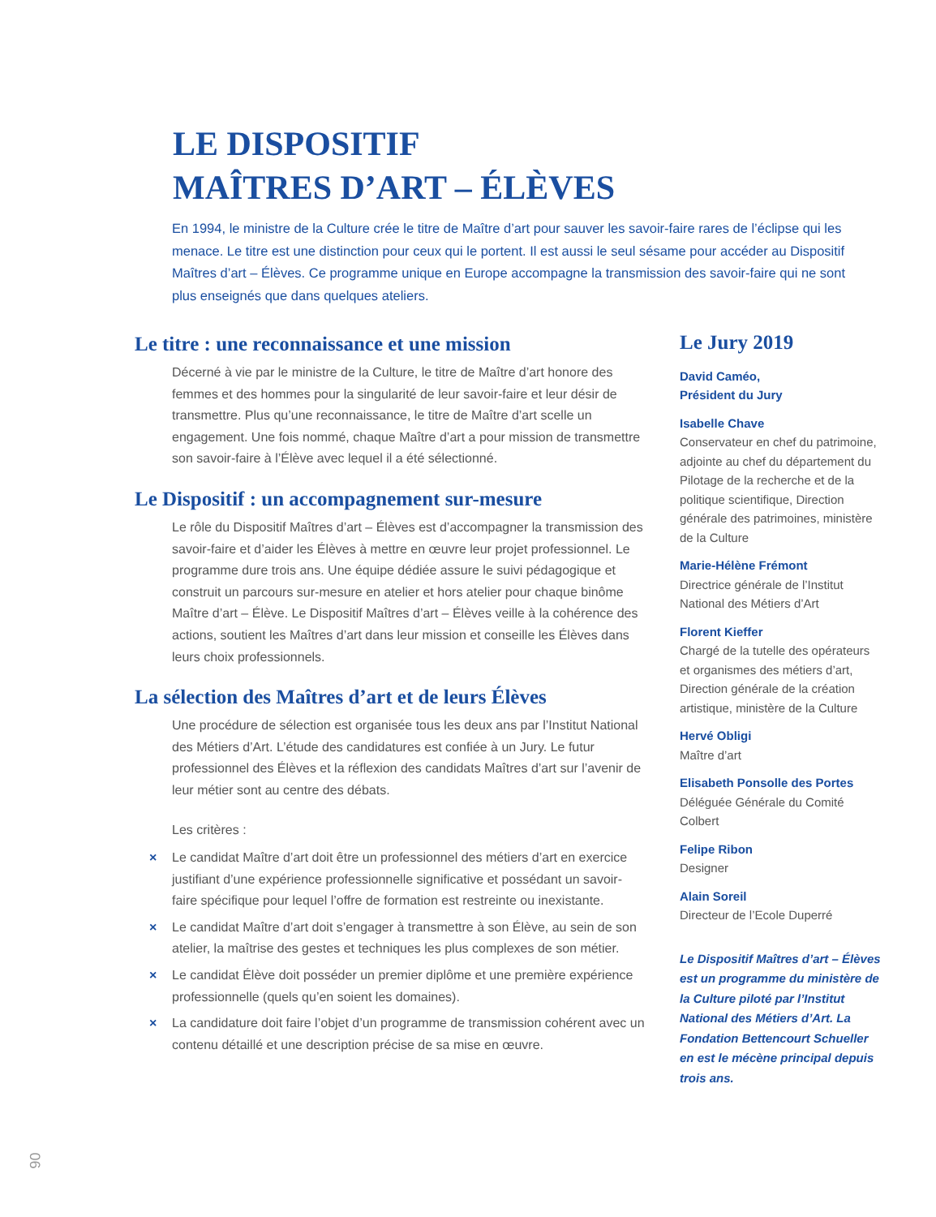LE DISPOSITIF
MAÎTRES D’ART – ÉLÈVES
En 1994, le ministre de la Culture crée le titre de Maître d’art pour sauver les savoir-faire rares de l’éclipse qui les menace. Le titre est une distinction pour ceux qui le portent. Il est aussi le seul sésame pour accéder au Dispositif Maîtres d’art – Élèves. Ce programme unique en Europe accompagne la transmission des savoir-faire qui ne sont plus enseignés que dans quelques ateliers.
Le titre : une reconnaissance et une mission
Décerné à vie par le ministre de la Culture, le titre de Maître d’art honore des femmes et des hommes pour la singularité de leur savoir-faire et leur désir de transmettre. Plus qu’une reconnaissance, le titre de Maître d’art scelle un engagement. Une fois nommé, chaque Maître d’art a pour mission de transmettre son savoir-faire à l’Élève avec lequel il a été sélectionné.
Le Dispositif : un accompagnement sur-mesure
Le rôle du Dispositif Maîtres d’art – Élèves est d’accompagner la transmission des savoir-faire et d’aider les Élèves à mettre en œuvre leur projet professionnel. Le programme dure trois ans. Une équipe dédiée assure le suivi pédagogique et construit un parcours sur-mesure en atelier et hors atelier pour chaque binôme Maître d’art – Élève. Le Dispositif Maîtres d’art – Élèves veille à la cohérence des actions, soutient les Maîtres d’art dans leur mission et conseille les Élèves dans leurs choix professionnels.
La sélection des Maîtres d’art et de leurs Élèves
Une procédure de sélection est organisée tous les deux ans par l’Institut National des Métiers d’Art. L’étude des candidatures est confiée à un Jury. Le futur professionnel des Élèves et la réflexion des candidats Maîtres d’art sur l’avenir de leur métier sont au centre des débats.
Les critères :
× Le candidat Maître d’art doit être un professionnel des métiers d’art en exercice justifiant d’une expérience professionnelle significative et possédant un savoir-faire spécifique pour lequel l’offre de formation est restreinte ou inexistante.
× Le candidat Maître d’art doit s’engager à transmettre à son Élève, au sein de son atelier, la maîtrise des gestes et techniques les plus complexes de son métier.
× Le candidat Élève doit posséder un premier diplôme et une première expérience professionnelle (quels qu’en soient les domaines).
× La candidature doit faire l’objet d’un programme de transmission cohérent avec un contenu détaillé et une description précise de sa mise en œuvre.
Le Jury 2019
David Caméo,
Président du Jury
Isabelle Chave
Conservateur en chef du patrimoine, adjointe au chef du département du Pilotage de la recherche et de la politique scientifique, Direction générale des patrimoines, ministère de la Culture
Marie-Hélène Frémont
Directrice générale de l’Institut National des Métiers d’Art
Florent Kieffer
Chargé de la tutelle des opérateurs et organismes des métiers d’art, Direction générale de la création artistique, ministère de la Culture
Hervé Obligi
Maître d’art
Elisabeth Ponsolle des Portes
Déléguée Générale du Comité Colbert
Felipe Ribon
Designer
Alain Soreil
Directeur de l’Ecole Duperré
Le Dispositif Maîtres d’art – Élèves est un programme du ministère de la Culture piloté par l’Institut National des Métiers d’Art. La Fondation Bettencourt Schueller en est le mécène principal depuis trois ans.
06